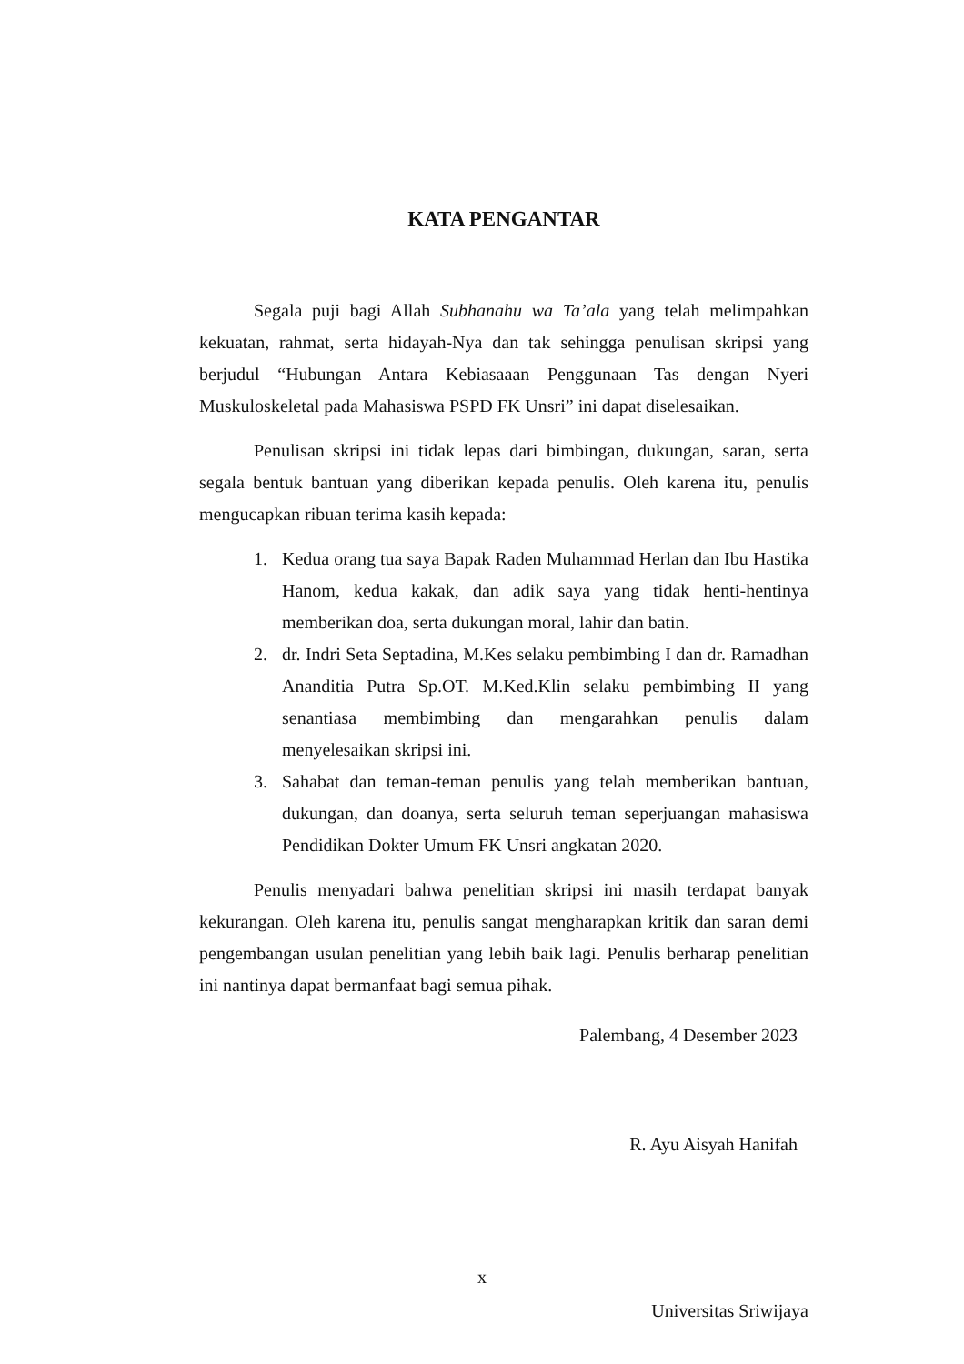KATA PENGANTAR
Segala puji bagi Allah Subhanahu wa Ta’ala yang telah melimpahkan kekuatan, rahmat, serta hidayah-Nya dan tak sehingga penulisan skripsi yang berjudul “Hubungan Antara Kebiasaaan Penggunaan Tas dengan Nyeri Muskuloskeletal pada Mahasiswa PSPD FK Unsri” ini dapat diselesaikan.
Penulisan skripsi ini tidak lepas dari bimbingan, dukungan, saran, serta segala bentuk bantuan yang diberikan kepada penulis. Oleh karena itu, penulis mengucapkan ribuan terima kasih kepada:
1. Kedua orang tua saya Bapak Raden Muhammad Herlan dan Ibu Hastika Hanom, kedua kakak, dan adik saya yang tidak henti-hentinya memberikan doa, serta dukungan moral, lahir dan batin.
2. dr. Indri Seta Septadina, M.Kes selaku pembimbing I dan dr. Ramadhan Ananditia Putra Sp.OT. M.Ked.Klin selaku pembimbing II yang senantiasa membimbing dan mengarahkan penulis dalam menyelesaikan skripsi ini.
3. Sahabat dan teman-teman penulis yang telah memberikan bantuan, dukungan, dan doanya, serta seluruh teman seperjuangan mahasiswa Pendidikan Dokter Umum FK Unsri angkatan 2020.
Penulis menyadari bahwa penelitian skripsi ini masih terdapat banyak kekurangan. Oleh karena itu, penulis sangat mengharapkan kritik dan saran demi pengembangan usulan penelitian yang lebih baik lagi. Penulis berharap penelitian ini nantinya dapat bermanfaat bagi semua pihak.
Palembang, 4 Desember 2023
R. Ayu Aisyah Hanifah
x
Universitas Sriwijaya